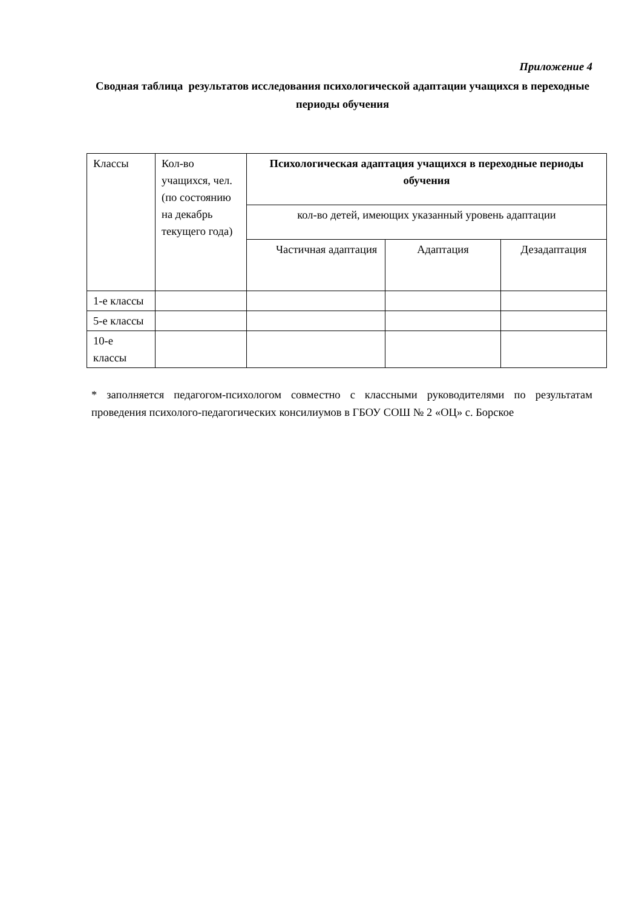Приложение 4
Сводная таблица результатов исследования психологической адаптации учащихся в переходные периоды обучения
| Классы | Кол-во учащихся, чел. (по состоянию на декабрь текущего года) | Психологическая адаптация учащихся в переходные периоды обучения | | |
| --- | --- | --- | --- | --- |
| | | кол-во детей, имеющих указанный уровень адаптации | | |
| | | Частичная адаптация | Адаптация | Дезадаптация |
| 1-е классы | | | | |
| 5-е классы | | | | |
| 10-е классы | | | | |
* заполняется педагогом-психологом совместно с классными руководителями по результатам проведения психолого-педагогических консилиумов в ГБОУ СОШ № 2 «ОЦ» с. Борское